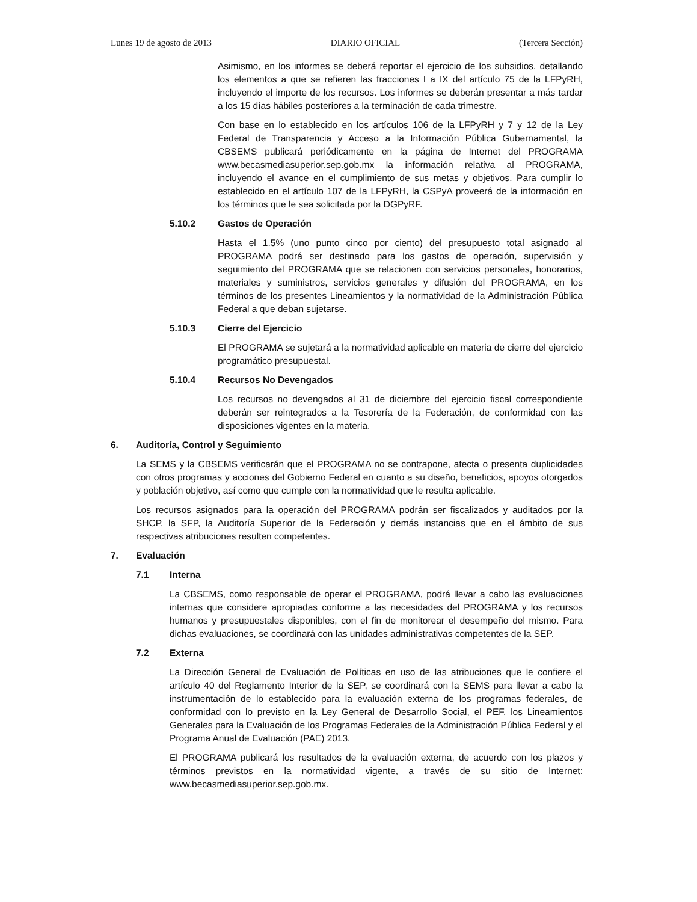Lunes 19 de agosto de 2013 DIARIO OFICIAL (Tercera Sección)
Asimismo, en los informes se deberá reportar el ejercicio de los subsidios, detallando los elementos a que se refieren las fracciones I a IX del artículo 75 de la LFPyRH, incluyendo el importe de los recursos. Los informes se deberán presentar a más tardar a los 15 días hábiles posteriores a la terminación de cada trimestre.
Con base en lo establecido en los artículos 106 de la LFPyRH y 7 y 12 de la Ley Federal de Transparencia y Acceso a la Información Pública Gubernamental, la CBSEMS publicará periódicamente en la página de Internet del PROGRAMA www.becasmediasuperior.sep.gob.mx la información relativa al PROGRAMA, incluyendo el avance en el cumplimiento de sus metas y objetivos. Para cumplir lo establecido en el artículo 107 de la LFPyRH, la CSPyA proveerá de la información en los términos que le sea solicitada por la DGPyRF.
5.10.2 Gastos de Operación
Hasta el 1.5% (uno punto cinco por ciento) del presupuesto total asignado al PROGRAMA podrá ser destinado para los gastos de operación, supervisión y seguimiento del PROGRAMA que se relacionen con servicios personales, honorarios, materiales y suministros, servicios generales y difusión del PROGRAMA, en los términos de los presentes Lineamientos y la normatividad de la Administración Pública Federal a que deban sujetarse.
5.10.3 Cierre del Ejercicio
El PROGRAMA se sujetará a la normatividad aplicable en materia de cierre del ejercicio programático presupuestal.
5.10.4 Recursos No Devengados
Los recursos no devengados al 31 de diciembre del ejercicio fiscal correspondiente deberán ser reintegrados a la Tesorería de la Federación, de conformidad con las disposiciones vigentes en la materia.
6. Auditoría, Control y Seguimiento
La SEMS y la CBSEMS verificarán que el PROGRAMA no se contrapone, afecta o presenta duplicidades con otros programas y acciones del Gobierno Federal en cuanto a su diseño, beneficios, apoyos otorgados y población objetivo, así como que cumple con la normatividad que le resulta aplicable.
Los recursos asignados para la operación del PROGRAMA podrán ser fiscalizados y auditados por la SHCP, la SFP, la Auditoría Superior de la Federación y demás instancias que en el ámbito de sus respectivas atribuciones resulten competentes.
7. Evaluación
7.1 Interna
La CBSEMS, como responsable de operar el PROGRAMA, podrá llevar a cabo las evaluaciones internas que considere apropiadas conforme a las necesidades del PROGRAMA y los recursos humanos y presupuestales disponibles, con el fin de monitorear el desempeño del mismo. Para dichas evaluaciones, se coordinará con las unidades administrativas competentes de la SEP.
7.2 Externa
La Dirección General de Evaluación de Políticas en uso de las atribuciones que le confiere el artículo 40 del Reglamento Interior de la SEP, se coordinará con la SEMS para llevar a cabo la instrumentación de lo establecido para la evaluación externa de los programas federales, de conformidad con lo previsto en la Ley General de Desarrollo Social, el PEF, los Lineamientos Generales para la Evaluación de los Programas Federales de la Administración Pública Federal y el Programa Anual de Evaluación (PAE) 2013.
El PROGRAMA publicará los resultados de la evaluación externa, de acuerdo con los plazos y términos previstos en la normatividad vigente, a través de su sitio de Internet: www.becasmediasuperior.sep.gob.mx.